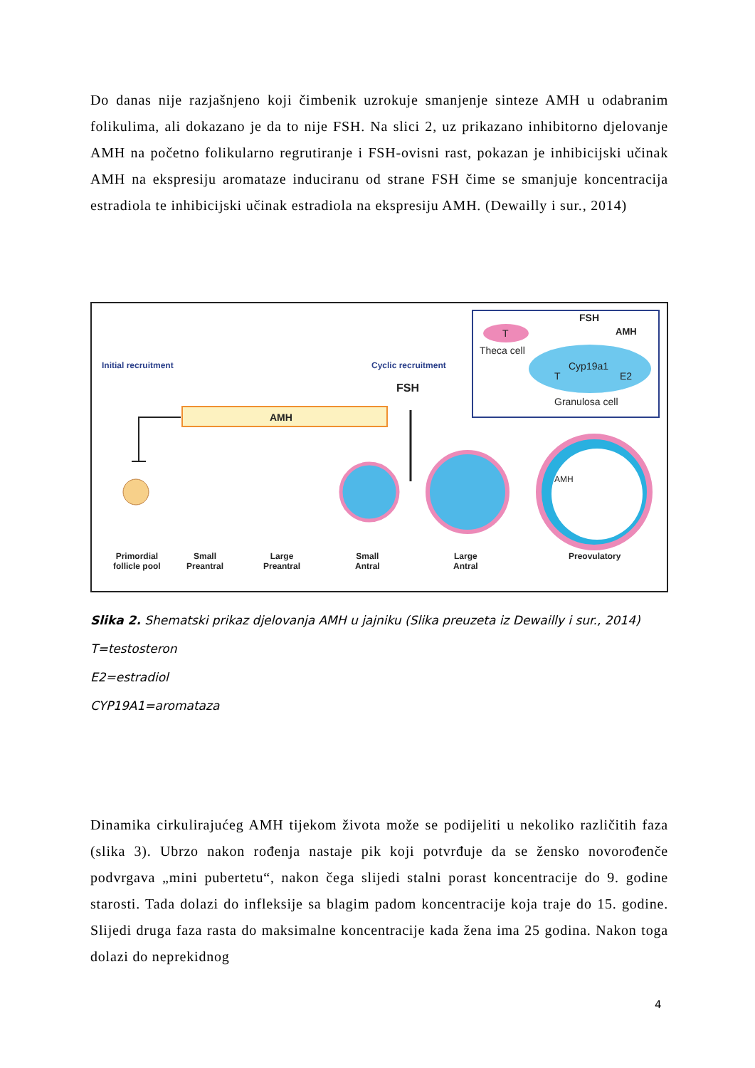Do danas nije razjašnjeno koji čimbenik uzrokuje smanjenje sinteze AMH u odabranim folikulima, ali dokazano je da to nije FSH. Na slici 2, uz prikazano inhibitorno djelovanje AMH na početno folikularno regrutiranje i FSH-ovisni rast, pokazan je inhibicijski učinak AMH na ekspresiju aromataze induciranu od strane FSH čime se smanjuje koncentracija estradiola te inhibicijski učinak estradiola na ekspresiju AMH. (Dewailly i sur., 2014)
Initial recruitment Cyclic recruitment
FSH
AMH
FSH
AMH
T
Theca cell
Cyp19a1
T E2
Granulosa cell
AMH
Primordial
follicle pool
Small
Preantral
Large
Preantral
Small
Antral
Large
Antral
Preovulatory
Slika 2. Shematski prikaz djelovanja AMH u jajniku (Slika preuzeta iz Dewailly i sur., 2014)
T=testosteron
E2=estradiol
CYP19A1=aromataza
Dinamika cirkulirajućeg AMH tijekom života može se podijeliti u nekoliko različitih faza (slika 3). Ubrzo nakon rođenja nastaje pik koji potvrđuje da se žensko novorođenče podvrgava „mini pubertetu“, nakon čega slijedi stalni porast koncentracije do 9. godine starosti. Tada dolazi do infleksije sa blagim padom koncentracije koja traje do 15. godine. Slijedi druga faza rasta do maksimalne koncentracije kada žena ima 25 godina. Nakon toga dolazi do neprekidnog
4